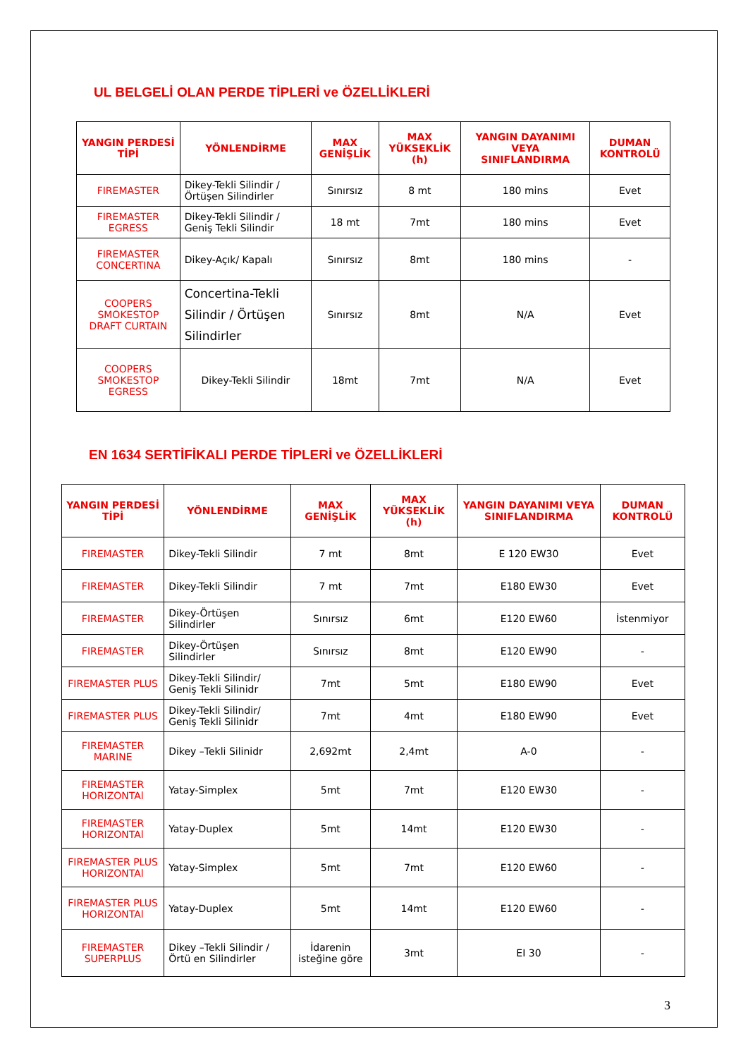UL BELGELİ OLAN PERDE TİPLERİ ve ÖZELLİKLERİ
| YANGIN PERDESİ TİPİ | YÖNLENDİRME | MAX GENİŞLİK | MAX YÜKSEKLİK (h) | YANGIN DAYANIMI VEYA SINIFLANDIRMA | DUMAN KONTROLÜ |
| --- | --- | --- | --- | --- | --- |
| FIREMASTER | Dikey-Tekli Silindir / Örtüşen Silindirler | Sınırsız | 8 mt | 180 mins | Evet |
| FIREMASTER EGRESS | Dikey-Tekli Silindir / Geniş Tekli Silindir | 18 mt | 7mt | 180 mins | Evet |
| FIREMASTER CONCERTINA | Dikey-Açık/ Kapalı | Sınırsız | 8mt | 180 mins | - |
| COOPERS SMOKESTOP DRAFT CURTAIN | Concertina-Tekli Silindir / Örtüşen Silindirler | Sınırsız | 8mt | N/A | Evet |
| COOPERS SMOKESTOP EGRESS | Dikey-Tekli Silindir | 18mt | 7mt | N/A | Evet |
EN 1634 SERTİFİKALI PERDE TİPLERİ ve ÖZELLİKLERİ
| YANGIN PERDESİ TİPİ | YÖNLENDİRME | MAX GENİŞLİK | MAX YÜKSEKLİK (h) | YANGIN DAYANIMI VEYA SINIFLANDIRMA | DUMAN KONTROLÜ |
| --- | --- | --- | --- | --- | --- |
| FIREMASTER | Dikey-Tekli Silindir | 7 mt | 8mt | E 120 EW30 | Evet |
| FIREMASTER | Dikey-Tekli Silindir | 7 mt | 7mt | E180 EW30 | Evet |
| FIREMASTER | Dikey-Örtüşen Silindirler | Sınırsız | 6mt | E120 EW60 | İstenmiyor |
| FIREMASTER | Dikey-Örtüşen Silindirler | Sınırsız | 8mt | E120 EW90 | - |
| FIREMASTER PLUS | Dikey-Tekli Silindir/ Geniş Tekli Silinidr | 7mt | 5mt | E180 EW90 | Evet |
| FIREMASTER PLUS | Dikey-Tekli Silindir/ Geniş Tekli Silinidr | 7mt | 4mt | E180 EW90 | Evet |
| FIREMASTER MARINE | Dikey –Tekli Silinidr | 2,692mt | 2,4mt | A-0 | - |
| FIREMASTER HORIZONTAl | Yatay-Simplex | 5mt | 7mt | E120 EW30 | - |
| FIREMASTER HORIZONTAl | Yatay-Duplex | 5mt | 14mt | E120 EW30 | - |
| FIREMASTER PLUS HORIZONTAl | Yatay-Simplex | 5mt | 7mt | E120 EW60 | - |
| FIREMASTER PLUS HORIZONTAl | Yatay-Duplex | 5mt | 14mt | E120 EW60 | - |
| FIREMASTER SUPERPLUS | Dikey –Tekli Silindir / Örtü en Silindirler | İdarenin isteğine göre | 3mt | EI 30 | - |
3